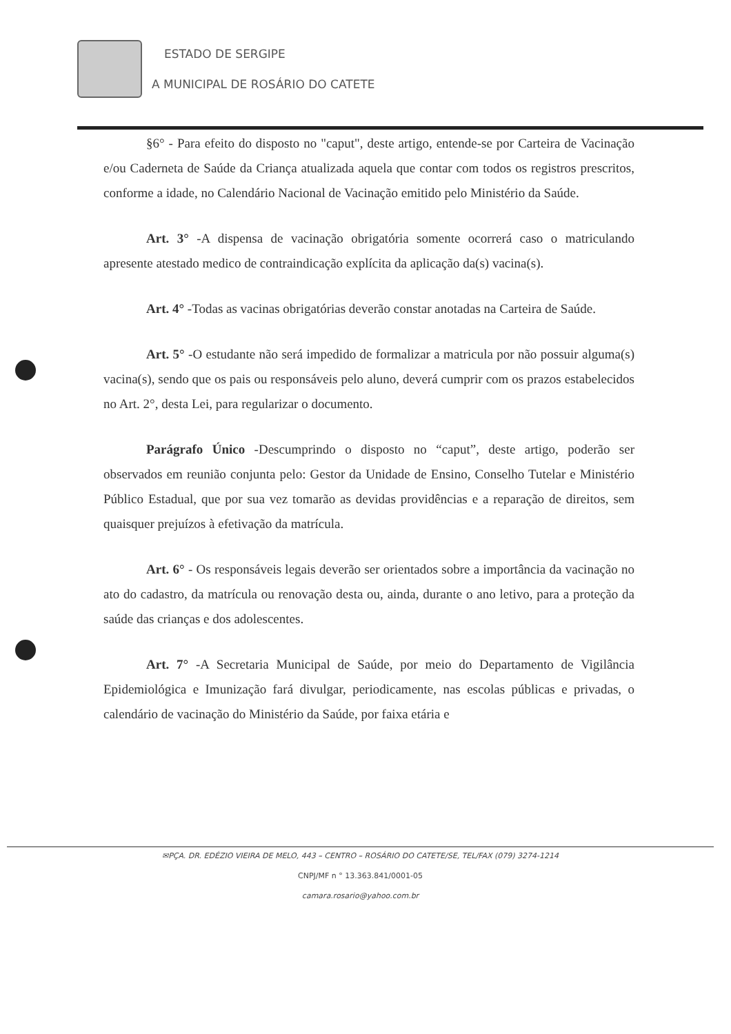ESTADO DE SERGIPE
A MUNICIPAL DE ROSÁRIO DO CATETE
§6° - Para efeito do disposto no "caput", deste artigo, entende-se por Carteira de Vacinação e/ou Caderneta de Saúde da Criança atualizada aquela que contar com todos os registros prescritos, conforme a idade, no Calendário Nacional de Vacinação emitido pelo Ministério da Saúde.
Art. 3° -A dispensa de vacinação obrigatória somente ocorrerá caso o matriculando apresente atestado medico de contraindicação explícita da aplicação da(s) vacina(s).
Art. 4° -Todas as vacinas obrigatórias deverão constar anotadas na Carteira de Saúde.
Art. 5° -O estudante não será impedido de formalizar a matricula por não possuir alguma(s) vacina(s), sendo que os pais ou responsáveis pelo aluno, deverá cumprir com os prazos estabelecidos no Art. 2°, desta Lei, para regularizar o documento.
Parágrafo Único -Descumprindo o disposto no “caput”, deste artigo, poderão ser observados em reunião conjunta pelo: Gestor da Unidade de Ensino, Conselho Tutelar e Ministério Público Estadual, que por sua vez tomarão as devidas providências e a reparação de direitos, sem quaisquer prejuízos à efetivação da matrícula.
Art. 6° - Os responsáveis legais deverão ser orientados sobre a importância da vacinação no ato do cadastro, da matrícula ou renovação desta ou, ainda, durante o ano letivo, para a proteção da saúde das crianças e dos adolescentes.
Art. 7° -A Secretaria Municipal de Saúde, por meio do Departamento de Vigilância Epidemiológica e Imunização fará divulgar, periodicamente, nas escolas públicas e privadas, o calendário de vacinação do Ministério da Saúde, por faixa etária e
✉PÇA. DR. EDÉZIO VIEIRA DE MELO, 443 – CENTRO – ROSÁRIO DO CATETE/SE, TEL/FAX (079) 3274-1214
CNPJ/MF n ° 13.363.841/0001-05
camara.rosario@yahoo.com.br